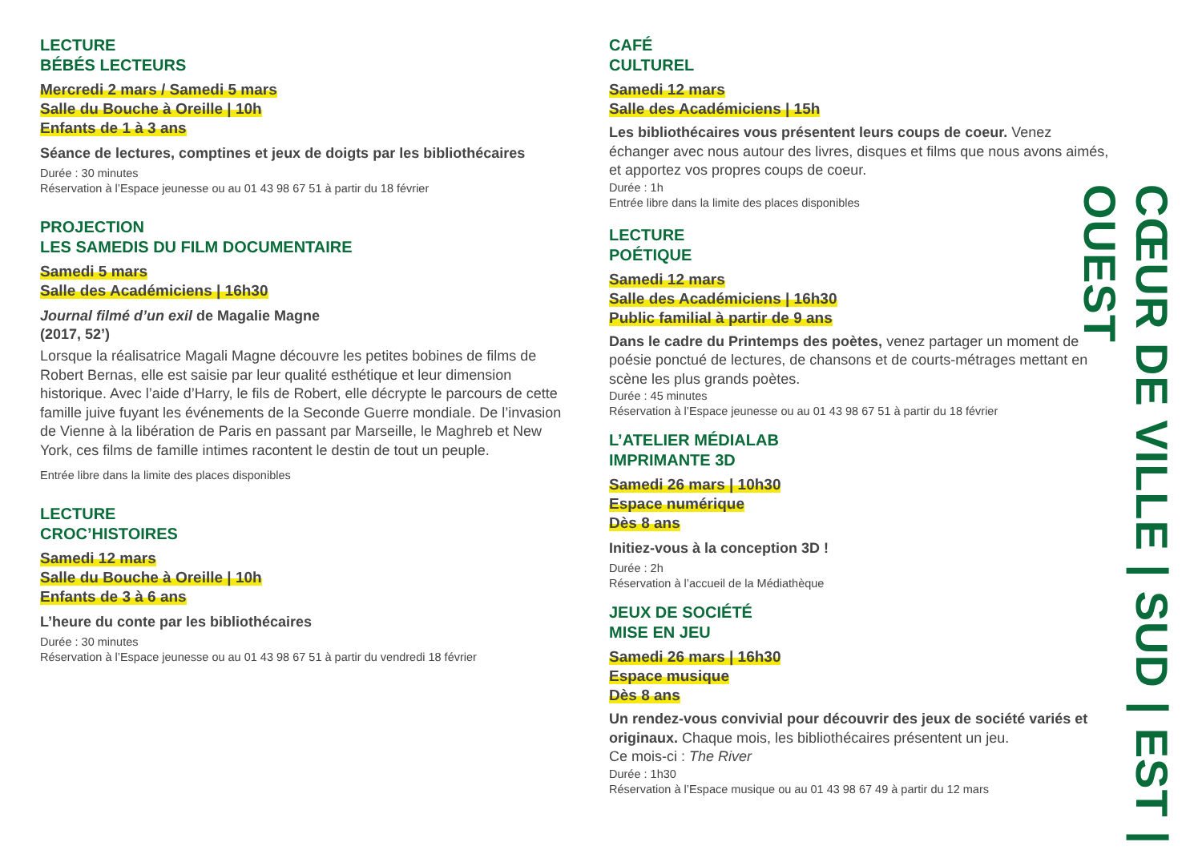LECTURE
BÉBÉS LECTEURS
Mercredi 2 mars / Samedi 5 mars
Salle du Bouche à Oreille | 10h
Enfants de 1 à 3 ans
Séance de lectures, comptines et jeux de doigts par les bibliothécaires
Durée : 30 minutes
Réservation à l’Espace jeunesse ou au 01 43 98 67 51 à partir du 18 février
PROJECTION
LES SAMEDIS DU FILM DOCUMENTAIRE
Samedi 5 mars
Salle des Académiciens | 16h30
Journal filmé d’un exil de Magalie Magne
(2017, 52’)
Lorsque la réalisatrice Magali Magne découvre les petites bobines de films de Robert Bernas, elle est saisie par leur qualité esthétique et leur dimension historique. Avec l’aide d’Harry, le fils de Robert, elle décrypte le parcours de cette famille juive fuyant les événements de la Seconde Guerre mondiale. De l’invasion de Vienne à la libération de Paris en passant par Marseille, le Maghreb et New York, ces films de famille intimes racontent le destin de tout un peuple.
Entrée libre dans la limite des places disponibles
LECTURE
CROC’HISTOIRES
Samedi 12 mars
Salle du Bouche à Oreille | 10h
Enfants de 3 à 6 ans
L’heure du conte par les bibliothécaires
Durée : 30 minutes
Réservation à l’Espace jeunesse ou au 01 43 98 67 51 à partir du vendredi 18 février
CAFÉ
CULTUREL
Samedi 12 mars
Salle des Académiciens | 15h
Les bibliothécaires vous présentent leurs coups de coeur. Venez échanger avec nous autour des livres, disques et films que nous avons aimés, et apportez vos propres coups de coeur.
Durée : 1h
Entrée libre dans la limite des places disponibles
LECTURE
POÉTIQUE
Samedi 12 mars
Salle des Académiciens | 16h30
Public familial à partir de 9 ans
Dans le cadre du Printemps des poètes, venez partager un moment de poésie ponctué de lectures, de chansons et de courts-métrages mettant en scène les plus grands poètes.
Durée : 45 minutes
Réservation à l’Espace jeunesse ou au 01 43 98 67 51 à partir du 18 février
L’ATELIER MÉDIALAB
IMPRIMANTE 3D
Samedi 26 mars | 10h30
Espace numérique
Dès 8 ans
Initiez-vous à la conception 3D !
Durée : 2h
Réservation à l’accueil de la Médiathèque
JEUX DE SOCIÉTÉ
MISE EN JEU
Samedi 26 mars | 16h30
Espace musique
Dès 8 ans
Un rendez-vous convivial pour découvrir des jeux de société variés et originaux. Chaque mois, les bibliothécaires présentent un jeu.
Ce mois-ci : The River
Durée : 1h30
Réservation à l’Espace musique ou au 01 43 98 67 49 à partir du 12 mars
CŒUR DE VILLE | SUD | EST | OUEST